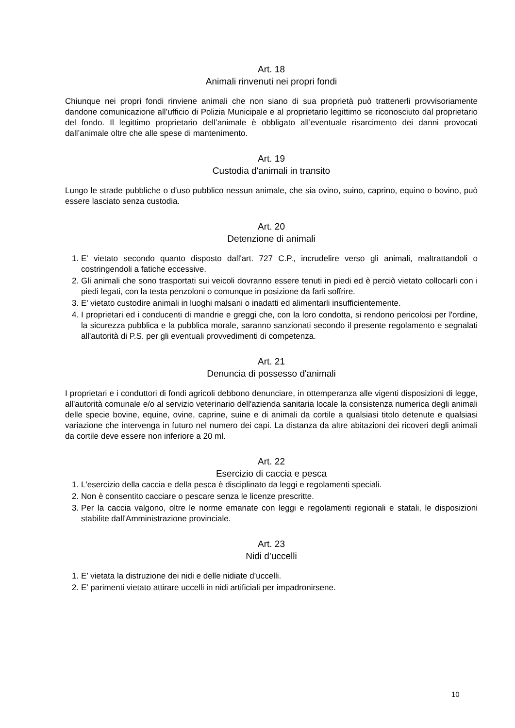Art. 18
Animali rinvenuti nei propri fondi
Chiunque nei propri fondi rinviene animali che non siano di sua proprietà può trattenerli provvisoriamente dandone comunicazione all’ufficio di Polizia Municipale e al proprietario legittimo se riconosciuto dal proprietario del fondo. Il legittimo proprietario dell’animale è obbligato all’eventuale risarcimento dei danni provocati dall’animale oltre che alle spese di mantenimento.
Art. 19
Custodia d'animali in transito
Lungo le strade pubbliche o d'uso pubblico nessun animale, che sia ovino, suino, caprino, equino o bovino, può essere lasciato senza custodia.
Art. 20
Detenzione di animali
1. E' vietato secondo quanto disposto dall'art. 727 C.P., incrudelire verso gli animali, maltrattandoli o costringendoli a fatiche eccessive.
2. Gli animali che sono trasportati sui veicoli dovranno essere tenuti in piedi ed è perciò vietato collocarli con i piedi legati, con la testa penzoloni o comunque in posizione da farli soffrire.
3. E' vietato custodire animali in luoghi malsani o inadatti ed alimentarli insufficientemente.
4. I proprietari ed i conducenti di mandrie e greggi che, con la loro condotta, si rendono pericolosi per l'ordine, la sicurezza pubblica e la pubblica morale, saranno sanzionati secondo il presente regolamento e segnalati all'autorità di P.S. per gli eventuali provvedimenti di competenza.
Art. 21
Denuncia di possesso d'animali
I proprietari e i conduttori di fondi agricoli debbono denunciare, in ottemperanza alle vigenti disposizioni di legge, all'autorità comunale e/o al servizio veterinario dell'azienda sanitaria locale la consistenza numerica degli animali delle specie bovine, equine, ovine, caprine, suine e di animali da cortile a qualsiasi titolo detenute e qualsiasi variazione che intervenga in futuro nel numero dei capi. La distanza da altre abitazioni dei ricoveri degli animali da cortile deve essere non inferiore a 20 ml.
Art. 22
Esercizio di caccia e pesca
1. L'esercizio della caccia e della pesca è disciplinato da leggi e regolamenti speciali.
2. Non è consentito cacciare o pescare senza le licenze prescritte.
3. Per la caccia valgono, oltre le norme emanate con leggi e regolamenti regionali e statali, le disposizioni stabilite dall'Amministrazione provinciale.
Art. 23
Nidi d’uccelli
1. E’ vietata la distruzione dei nidi e delle nidiate d’uccelli.
2. E’ parimenti vietato attirare uccelli in nidi artificiali per impadronirsene.
10